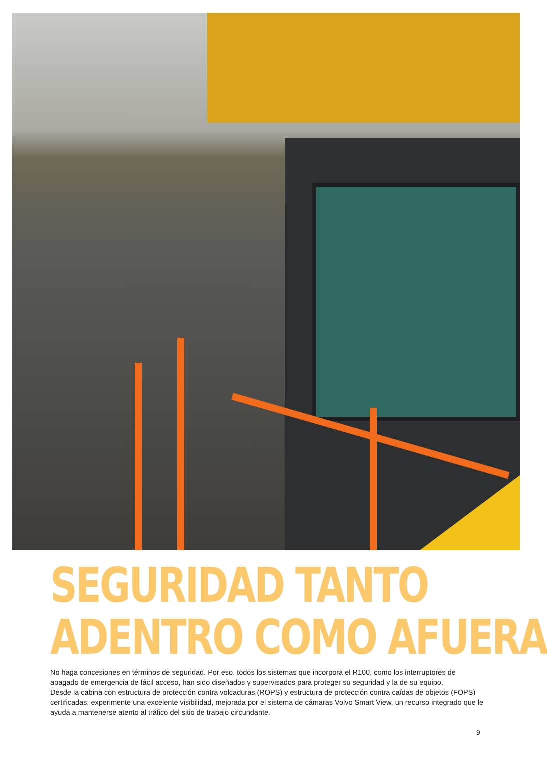SEGURIDAD TANTO
ADENTRO COMO AFUERA
No haga concesiones en términos de seguridad. Por eso, todos los sistemas que incorpora el R100, como los interruptores de apagado de emergencia de fácil acceso, han sido diseñados y supervisados para proteger su seguridad y la de su equipo.
Desde la cabina con estructura de protección contra volcaduras (ROPS) y estructura de protección contra caídas de objetos (FOPS) certificadas, experimente una excelente visibilidad, mejorada por el sistema de cámaras Volvo Smart View, un recurso integrado que le ayuda a mantenerse atento al tráfico del sitio de trabajo circundante.
9